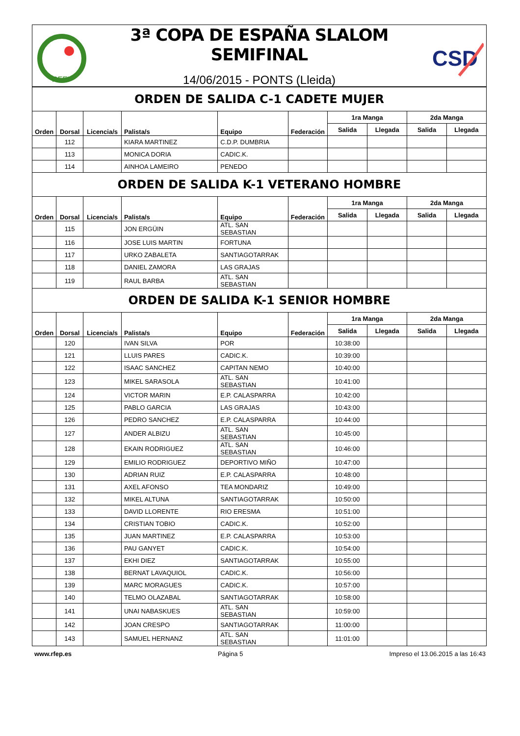RFEP
3ª COPA DE ESPAÑA SLALOM SEMIFINAL
14/06/2015 - PONTS (Lleida)
CSD
| ORDEN DE SALIDA C-1 CADETE MUJER | | | | | | | | | |
| Orden | Dorsal | Licencia/s | Palista/s | Equipo | Federación | 1ra Manga | | 2da Manga | |
| | | | | | | Salida | Llegada | Salida | Llegada |
| | 112 | | KIARA MARTINEZ | C.D.P. DUMBRIA | | | | | |
| | 113 | | MONICA DORIA | CADIC.K. | | | | | |
| | 114 | | AINHOA LAMEIRO | PENEDO | | | | | |
| ORDEN DE SALIDA K-1 VETERANO HOMBRE | | | | | | | | | |
| Orden | Dorsal | Licencia/s | Palista/s | Equipo | Federación | 1ra Manga | | 2da Manga | |
| | | | | | | Salida | Llegada | Salida | Llegada |
| | 115 | | JON ERGÜIN | ATL. SAN SEBASTIAN | | | | | |
| | 116 | | JOSE LUIS MARTIN | FORTUNA | | | | | |
| | 117 | | URKO ZABALETA | SANTIAGOTARRAK | | | | | |
| | 118 | | DANIEL ZAMORA | LAS GRAJAS | | | | | |
| | 119 | | RAUL BARBA | ATL. SAN SEBASTIAN | | | | | |
| ORDEN DE SALIDA K-1 SENIOR HOMBRE | | | | | | | | | |
| Orden | Dorsal | Licencia/s | Palista/s | Equipo | Federación | 1ra Manga | | 2da Manga | |
| | | | | | | Salida | Llegada | Salida | Llegada |
| | 120 | | IVAN SILVA | POR | | 10:38:00 | | | |
| | 121 | | LLUIS PARES | CADIC.K. | | 10:39:00 | | | |
| | 122 | | ISAAC SANCHEZ | CAPITAN NEMO | | 10:40:00 | | | |
| | 123 | | MIKEL SARASOLA | ATL. SAN SEBASTIAN | | 10:41:00 | | | |
| | 124 | | VICTOR MARIN | E.P. CALASPARRA | | 10:42:00 | | | |
| | 125 | | PABLO GARCIA | LAS GRAJAS | | 10:43:00 | | | |
| | 126 | | PEDRO SANCHEZ | E.P. CALASPARRA | | 10:44:00 | | | |
| | 127 | | ANDER ALBIZU | ATL. SAN SEBASTIAN | | 10:45:00 | | | |
| | 128 | | EKAIN RODRIGUEZ | ATL. SAN SEBASTIAN | | 10:46:00 | | | |
| | 129 | | EMILIO RODRIGUEZ | DEPORTIVO MIÑO | | 10:47:00 | | | |
| | 130 | | ADRIAN RUIZ | E.P. CALASPARRA | | 10:48:00 | | | |
| | 131 | | AXEL AFONSO | TEA MONDARIZ | | 10:49:00 | | | |
| | 132 | | MIKEL ALTUNA | SANTIAGOTARRAK | | 10:50:00 | | | |
| | 133 | | DAVID LLORENTE | RIO ERESMA | | 10:51:00 | | | |
| | 134 | | CRISTIAN TOBIO | CADIC.K. | | 10:52:00 | | | |
| | 135 | | JUAN MARTINEZ | E.P. CALASPARRA | | 10:53:00 | | | |
| | 136 | | PAU GANYET | CADIC.K. | | 10:54:00 | | | |
| | 137 | | EKHI DIEZ | SANTIAGOTARRAK | | 10:55:00 | | | |
| | 138 | | BERNAT LAVAQUIOL | CADIC.K. | | 10:56:00 | | | |
| | 139 | | MARC MORAGUES | CADIC.K. | | 10:57:00 | | | |
| | 140 | | TELMO OLAZABAL | SANTIAGOTARRAK | | 10:58:00 | | | |
| | 141 | | UNAI NABASKUES | ATL. SAN SEBASTIAN | | 10:59:00 | | | |
| | 142 | | JOAN CRESPO | SANTIAGOTARRAK | | 11:00:00 | | | |
| | 143 | | SAMUEL HERNANZ | ATL. SAN SEBASTIAN | | 11:01:00 | | | |
www.rfep.es Página 5 Impreso el 13.06.2015 a las 16:43